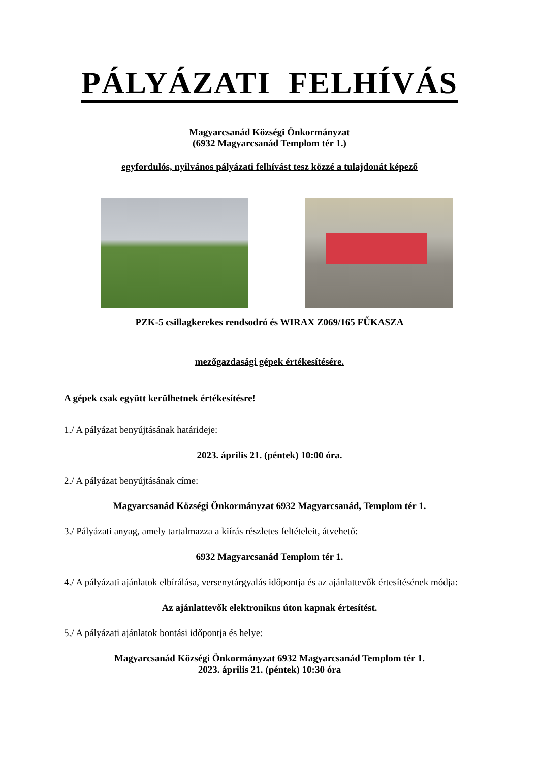PÁLYÁZATI FELHÍVÁS
Magyarcsanád Községi Önkormányzat
(6932 Magyarcsanád Templom tér 1.)
egyfordulós, nyilvános pályázati felhívást tesz közzé a tulajdonát képező
PZK-5 csillagkerekes rendsodró és WIRAX Z069/165 FŰKASZA
mezőgazdasági gépek értékesítésére.
A gépek csak együtt kerülhetnek értékesítésre!
1./ A pályázat benyújtásának határideje:
2023. április 21. (péntek) 10:00 óra.
2./ A pályázat benyújtásának címe:
Magyarcsanád Községi Önkormányzat 6932 Magyarcsanád, Templom tér 1.
3./ Pályázati anyag, amely tartalmazza a kiírás részletes feltételeit, átvehető:
6932 Magyarcsanád Templom tér 1.
4./ A pályázati ajánlatok elbírálása, versenytárgyalás időpontja és az ajánlattevők értesítésének módja:
Az ajánlattevők elektronikus úton kapnak értesítést.
5./ A pályázati ajánlatok bontási időpontja és helye:
Magyarcsanád Községi Önkormányzat 6932 Magyarcsanád Templom tér 1.
2023. április 21. (péntek) 10:30 óra